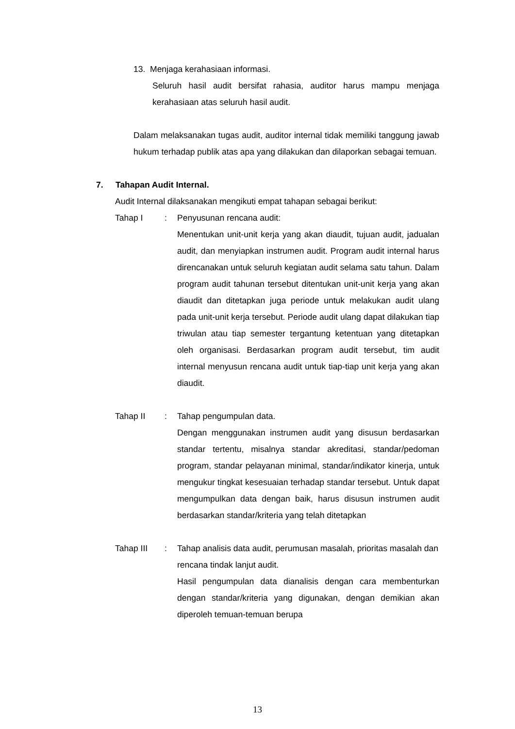13. Menjaga kerahasiaan informasi.
Seluruh hasil audit bersifat rahasia, auditor harus mampu menjaga kerahasiaan atas seluruh hasil audit.
Dalam melaksanakan tugas audit, auditor internal tidak memiliki tanggung jawab hukum terhadap publik atas apa yang dilakukan dan dilaporkan sebagai temuan.
7. Tahapan Audit Internal.
Audit Internal dilaksanakan mengikuti empat tahapan sebagai berikut:
Tahap I : Penyusunan rencana audit:
Menentukan unit-unit kerja yang akan diaudit, tujuan audit, jadualan audit, dan menyiapkan instrumen audit. Program audit internal harus direncanakan untuk seluruh kegiatan audit selama satu tahun. Dalam program audit tahunan tersebut ditentukan unit-unit kerja yang akan diaudit dan ditetapkan juga periode untuk melakukan audit ulang pada unit-unit kerja tersebut. Periode audit ulang dapat dilakukan tiap triwulan atau tiap semester tergantung ketentuan yang ditetapkan oleh organisasi. Berdasarkan program audit tersebut, tim audit internal menyusun rencana audit untuk tiap-tiap unit kerja yang akan diaudit.
Tahap II : Tahap pengumpulan data.
Dengan menggunakan instrumen audit yang disusun berdasarkan standar tertentu, misalnya standar akreditasi, standar/pedoman program, standar pelayanan minimal, standar/indikator kinerja, untuk mengukur tingkat kesesuaian terhadap standar tersebut. Untuk dapat mengumpulkan data dengan baik, harus disusun instrumen audit berdasarkan standar/kriteria yang telah ditetapkan
Tahap III : Tahap analisis data audit, perumusan masalah, prioritas masalah dan rencana tindak lanjut audit.
Hasil pengumpulan data dianalisis dengan cara membenturkan dengan standar/kriteria yang digunakan, dengan demikian akan diperoleh temuan-temuan berupa
13